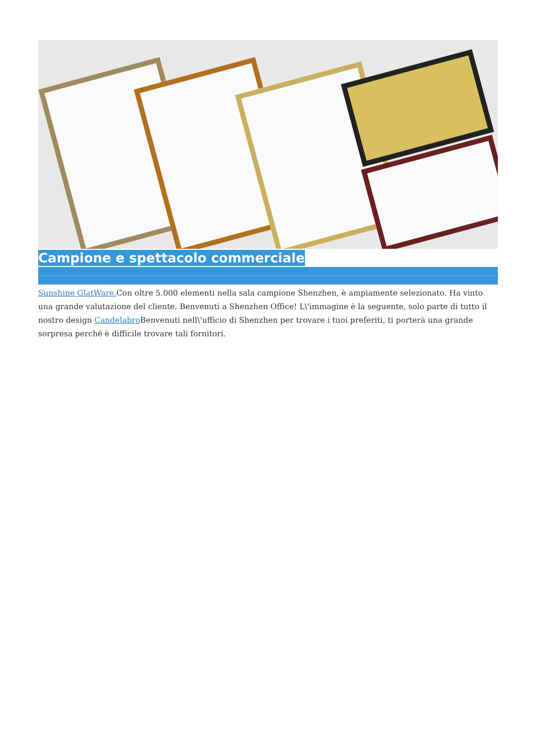Campione e spettacolo commerciale
Sunshine GlatWare. Con oltre 5.000 elementi nella sala campione Shenzhen, è ampiamente selezionato. Ha vinto una grande valutazione del cliente. Benvenuti a Shenzhen Office! L\'immagine è la seguente, solo parte di tutto il nostro design Candelabro Benvenuti nell\'ufficio di Shenzhen per trovare i tuoi preferiti, ti porterà una grande sorpresa perché è difficile trovare tali fornitori.